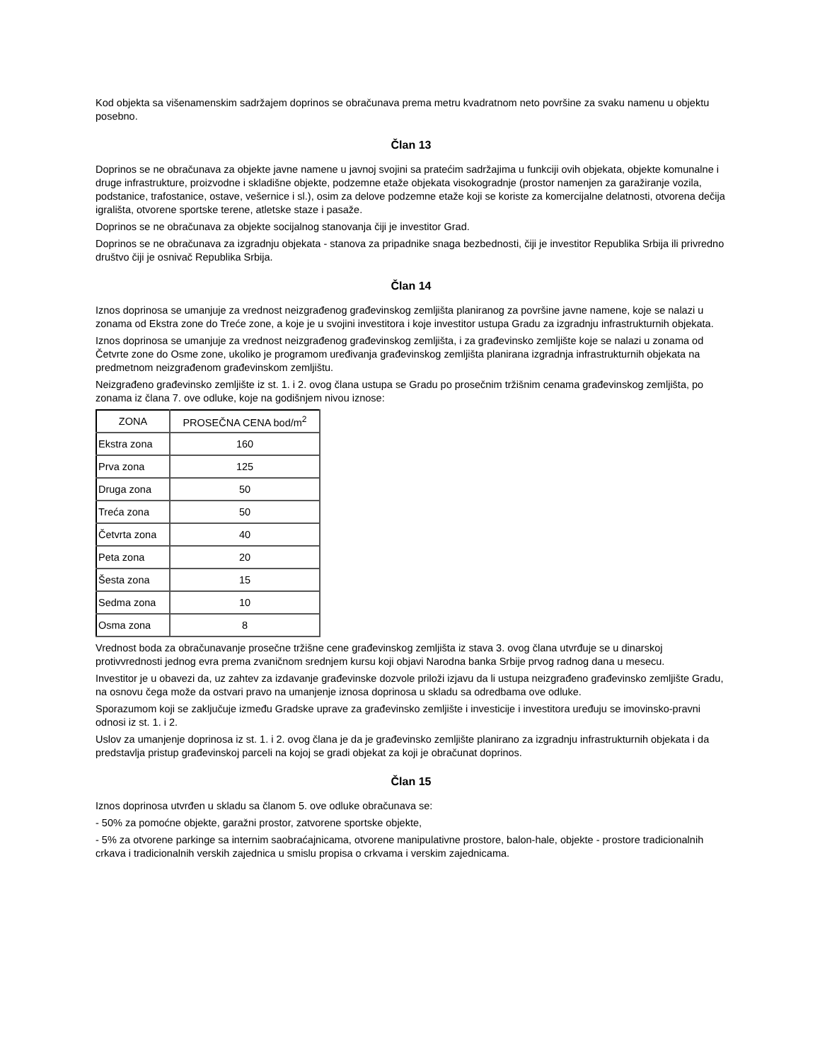Kod objekta sa višenamenskim sadržajem doprinos se obračunava prema metru kvadratnom neto površine za svaku namenu u objektu posebno.
Član 13
Doprinos se ne obračunava za objekte javne namene u javnoj svojini sa pratećim sadržajima u funkciji ovih objekata, objekte komunalne i druge infrastrukture, proizvodne i skladišne objekte, podzemne etaže objekata visokogradnje (prostor namenjen za garažiranje vozila, podstanice, trafostanice, ostave, vešernice i sl.), osim za delove podzemne etaže koji se koriste za komercijalne delatnosti, otvorena dečija igrališta, otvorene sportske terene, atletske staze i pasaže.
Doprinos se ne obračunava za objekte socijalnog stanovanja čiji je investitor Grad.
Doprinos se ne obračunava za izgradnju objekata - stanova za pripadnike snaga bezbednosti, čiji je investitor Republika Srbija ili privredno društvo čiji je osnivač Republika Srbija.
Član 14
Iznos doprinosa se umanjuje za vrednost neizgrađenog građevinskog zemljišta planiranog za površine javne namene, koje se nalazi u zonama od Ekstra zone do Treće zone, a koje je u svojini investitora i koje investitor ustupa Gradu za izgradnju infrastrukturnih objekata.
Iznos doprinosa se umanjuje za vrednost neizgrađenog građevinskog zemljišta, i za građevinsko zemljište koje se nalazi u zonama od Četvrte zone do Osme zone, ukoliko je programom uređivanja građevinskog zemljišta planirana izgradnja infrastrukturnih objekata na predmetnom neizgrađenom građevinskom zemljištu.
Neizgrađeno građevinsko zemljište iz st. 1. i 2. ovog člana ustupa se Gradu po prosečnim tržišnim cenama građevinskog zemljišta, po zonama iz člana 7. ove odluke, koje na godišnjem nivou iznose:
| ZONA | PROSEČNA CENA bod/m<sup>2</sup> |
| --- | --- |
| Ekstra zona | 160 |
| Prva zona | 125 |
| Druga zona | 50 |
| Treća zona | 50 |
| Četvrta zona | 40 |
| Peta zona | 20 |
| Šesta zona | 15 |
| Sedma zona | 10 |
| Osma zona | 8 |
Vrednost boda za obračunavanje prosečne tržišne cene građevinskog zemljišta iz stava 3. ovog člana utvrđuje se u dinarskoj protivvrednosti jednog evra prema zvaničnom srednjem kursu koji objavi Narodna banka Srbije prvog radnog dana u mesecu.
Investitor je u obavezi da, uz zahtev za izdavanje građevinske dozvole priloži izjavu da li ustupa neizgrađeno građevinsko zemljište Gradu, na osnovu čega može da ostvari pravo na umanjenje iznosa doprinosa u skladu sa odredbama ove odluke.
Sporazumom koji se zaključuje između Gradske uprave za građevinsko zemljište i investicije i investitora uređuju se imovinsko-pravni odnosi iz st. 1. i 2.
Uslov za umanjenje doprinosa iz st. 1. i 2. ovog člana je da je građevinsko zemljište planirano za izgradnju infrastrukturnih objekata i da predstavlja pristup građevinskoj parceli na kojoj se gradi objekat za koji je obračunat doprinos.
Član 15
Iznos doprinosa utvrđen u skladu sa članom 5. ove odluke obračunava se:
- 50% za pomoćne objekte, garažni prostor, zatvorene sportske objekte,
- 5% za otvorene parkinge sa internim saobraćajnicama, otvorene manipulativne prostore, balon-hale, objekte - prostore tradicionalnih crkava i tradicionalnih verskih zajednica u smislu propisa o crkvama i verskim zajednicama.